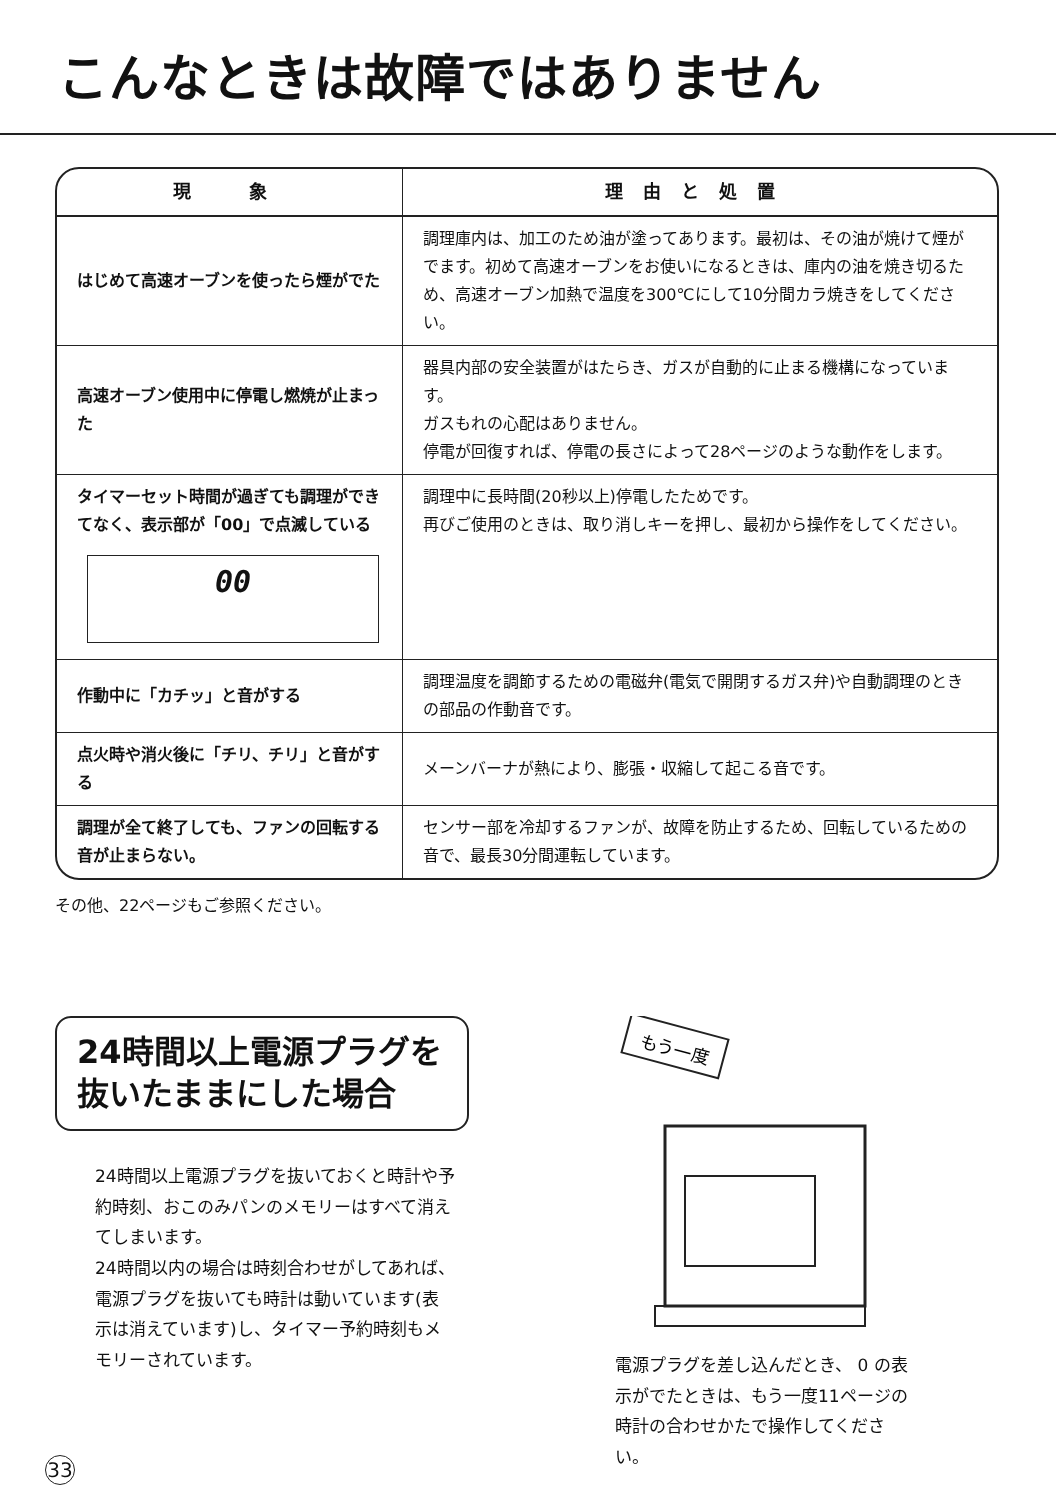こんなときは故障ではありません
| 現 象 | 理由と処置 |
| --- | --- |
| はじめて高速オーブンを使ったら煙がでた | 調理庫内は、加工のため油が塗ってあります。最初は、その油が焼けて煙がでます。初めて高速オーブンをお使いになるときは、庫内の油を焼き切るため、高速オーブン加熱で温度を300℃にして10分間カラ焼きをしてください。 |
| 高速オーブン使用中に停電し燃焼が止まった | 器具内部の安全装置がはたらき、ガスが自動的に止まる機構になっています。 ガスもれの心配はありません。 停電が回復すれば、停電の長さによって28ページのような動作をします。 |
| タイマーセット時間が過ぎても調理ができてなく、表示部が「00」で点滅している 00 | 調理中に長時間(20秒以上)停電したためです。 再びご使用のときは、取り消しキーを押し、最初から操作をしてください。 |
| 作動中に「カチッ」と音がする | 調理温度を調節するための電磁弁(電気で開閉するガス弁)や自動調理のときの部品の作動音です。 |
| 点火時や消火後に「チリ、チリ」と音がする | メーンバーナが熱により、膨張・収縮して起こる音です。 |
| 調理が全て終了しても、ファンの回転する音が止まらない。 | センサー部を冷却するファンが、故障を防止するため、回転しているための音で、最長30分間運転しています。 |
その他、22ページもご参照ください。
24時間以上電源プラグを抜いたままにした場合
24時間以上電源プラグを抜いておくと時計や予約時刻、おこのみパンのメモリーはすべて消えてしまいます。
24時間以内の場合は時刻合わせがしてあれば、電源プラグを抜いても時計は動いています(表示は消えています)し、タイマー予約時刻もメモリーされています。
もう一度
電源プラグを差し込んだとき、 0 の表示がでたときは、もう一度11ページの時計の合わせかたで操作してください。
33